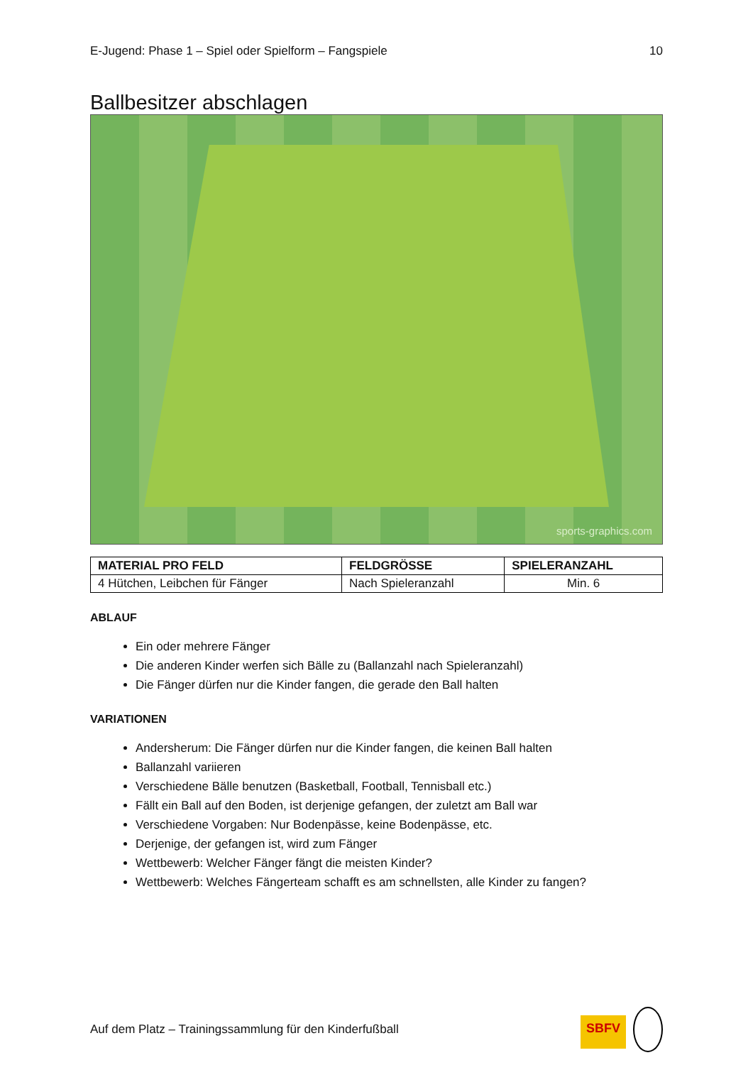E-Jugend: Phase 1 – Spiel oder Spielform – Fangspiele 10
Ballbesitzer abschlagen
sports-graphics.com
| MATERIAL PRO FELD | FELDGRÖSSE | SPIELERANZAHL |
| --- | --- | --- |
| 4 Hütchen, Leibchen für Fänger | Nach Spieleranzahl | Min. 6 |
ABLAUF
Ein oder mehrere Fänger
Die anderen Kinder werfen sich Bälle zu (Ballanzahl nach Spieleranzahl)
Die Fänger dürfen nur die Kinder fangen, die gerade den Ball halten
VARIATIONEN
Andersherum: Die Fänger dürfen nur die Kinder fangen, die keinen Ball halten
Ballanzahl variieren
Verschiedene Bälle benutzen (Basketball, Football, Tennisball etc.)
Fällt ein Ball auf den Boden, ist derjenige gefangen, der zuletzt am Ball war
Verschiedene Vorgaben: Nur Bodenpässe, keine Bodenpässe, etc.
Derjenige, der gefangen ist, wird zum Fänger
Wettbewerb: Welcher Fänger fängt die meisten Kinder?
Wettbewerb: Welches Fängerteam schafft es am schnellsten, alle Kinder zu fangen?
Auf dem Platz – Trainingssammlung für den Kinderfußball SBFV